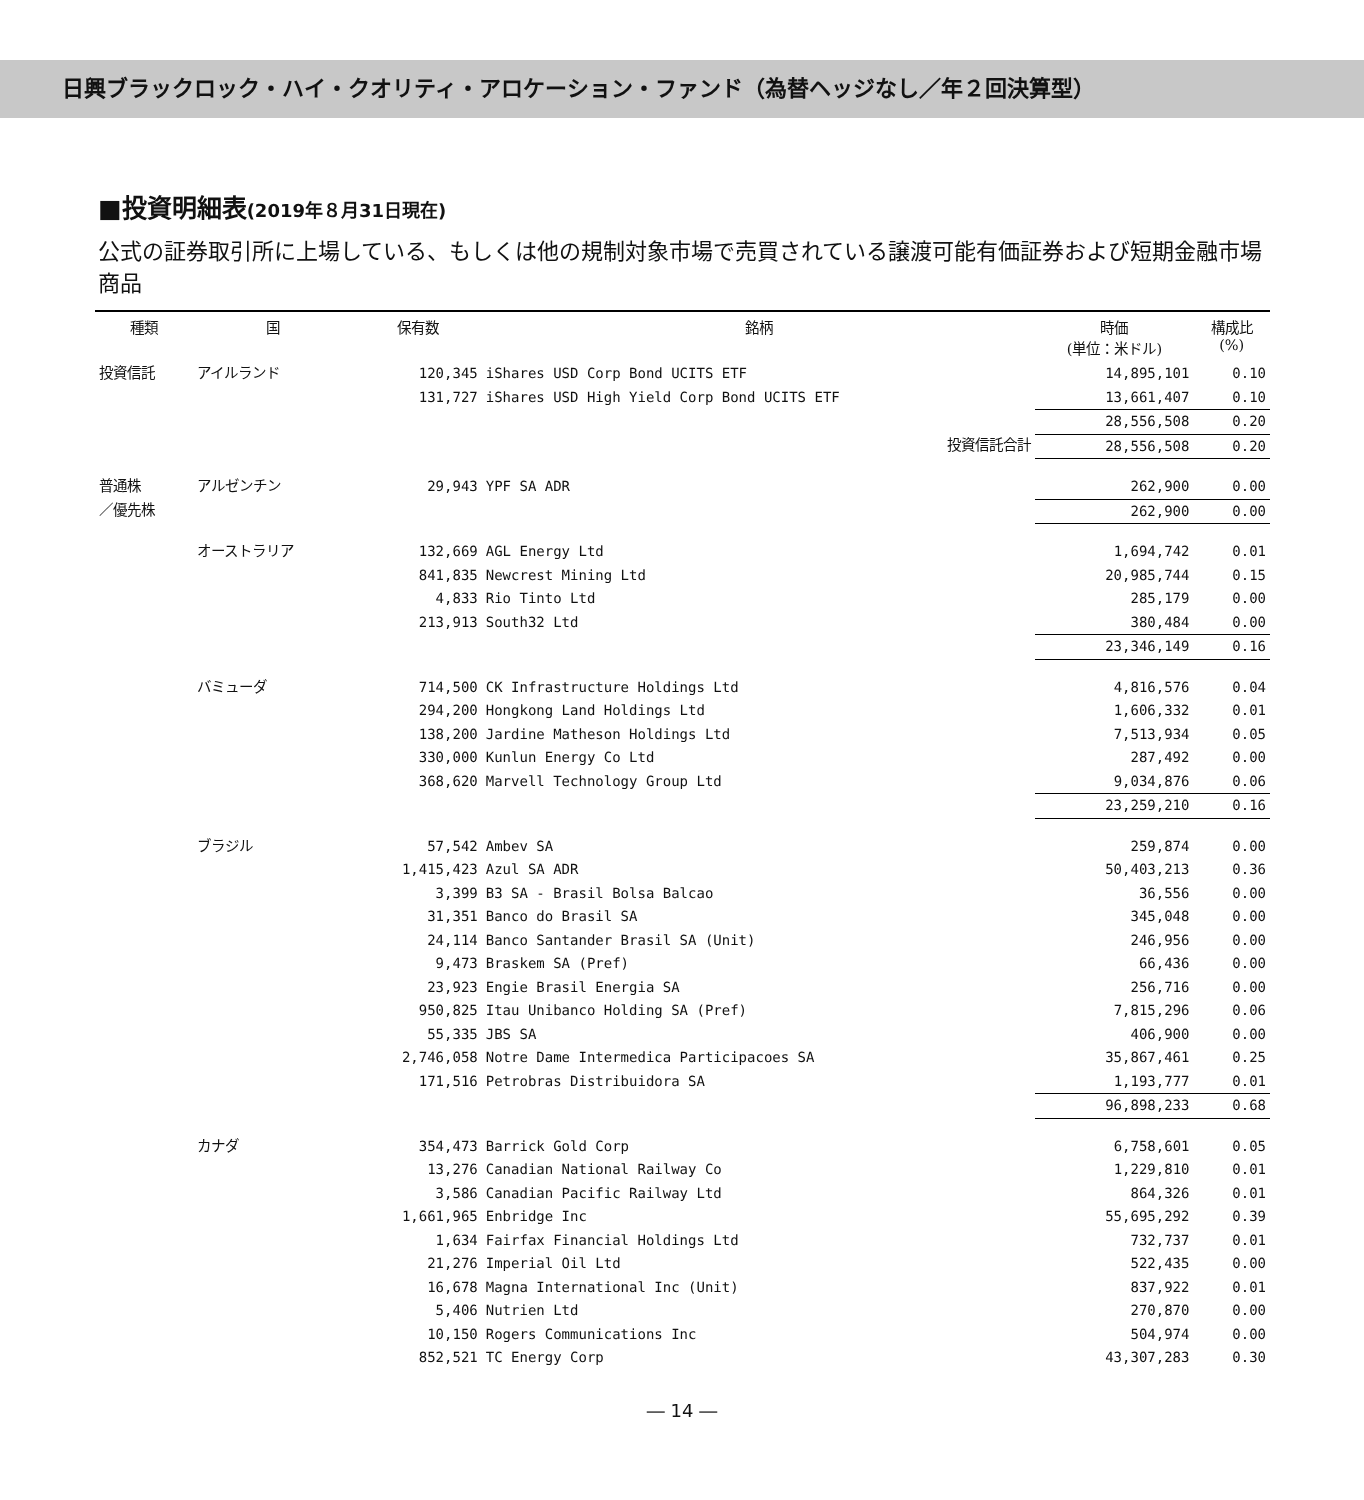日興ブラックロック・ハイ・クオリティ・アロケーション・ファンド（為替ヘッジなし／年２回決算型）
■投資明細表(2019年８月31日現在)
公式の証券取引所に上場している、もしくは他の規制対象市場で売買されている譲渡可能有価証券および短期金融市場商品
| 種類 | 国 | 保有数 | 銘柄 | 時価 (単位：米ドル) | 構成比 (%) |
| --- | --- | --- | --- | --- | --- |
| 投資信託 | アイルランド | 120,345 | iShares USD Corp Bond UCITS ETF | 14,895,101 | 0.10 |
| | | 131,727 | iShares USD High Yield Corp Bond UCITS ETF | 13,661,407 | 0.10 |
| | | | | 28,556,508 | 0.20 |
| | | | 投資信託合計 | 28,556,508 | 0.20 |
| 普通株 | アルゼンチン | 29,943 | YPF SA ADR | 262,900 | 0.00 |
| ／優先株 | | | | 262,900 | 0.00 |
| | オーストラリア | 132,669 | AGL Energy Ltd | 1,694,742 | 0.01 |
| | | 841,835 | Newcrest Mining Ltd | 20,985,744 | 0.15 |
| | | 4,833 | Rio Tinto Ltd | 285,179 | 0.00 |
| | | 213,913 | South32 Ltd | 380,484 | 0.00 |
| | | | | 23,346,149 | 0.16 |
| | バミューダ | 714,500 | CK Infrastructure Holdings Ltd | 4,816,576 | 0.04 |
| | | 294,200 | Hongkong Land Holdings Ltd | 1,606,332 | 0.01 |
| | | 138,200 | Jardine Matheson Holdings Ltd | 7,513,934 | 0.05 |
| | | 330,000 | Kunlun Energy Co Ltd | 287,492 | 0.00 |
| | | 368,620 | Marvell Technology Group Ltd | 9,034,876 | 0.06 |
| | | | | 23,259,210 | 0.16 |
| | ブラジル | 57,542 | Ambev SA | 259,874 | 0.00 |
| | | 1,415,423 | Azul SA ADR | 50,403,213 | 0.36 |
| | | 3,399 | B3 SA - Brasil Bolsa Balcao | 36,556 | 0.00 |
| | | 31,351 | Banco do Brasil SA | 345,048 | 0.00 |
| | | 24,114 | Banco Santander Brasil SA (Unit) | 246,956 | 0.00 |
| | | 9,473 | Braskem SA (Pref) | 66,436 | 0.00 |
| | | 23,923 | Engie Brasil Energia SA | 256,716 | 0.00 |
| | | 950,825 | Itau Unibanco Holding SA (Pref) | 7,815,296 | 0.06 |
| | | 55,335 | JBS SA | 406,900 | 0.00 |
| | | 2,746,058 | Notre Dame Intermedica Participacoes SA | 35,867,461 | 0.25 |
| | | 171,516 | Petrobras Distribuidora SA | 1,193,777 | 0.01 |
| | | | | 96,898,233 | 0.68 |
| | カナダ | 354,473 | Barrick Gold Corp | 6,758,601 | 0.05 |
| | | 13,276 | Canadian National Railway Co | 1,229,810 | 0.01 |
| | | 3,586 | Canadian Pacific Railway Ltd | 864,326 | 0.01 |
| | | 1,661,965 | Enbridge Inc | 55,695,292 | 0.39 |
| | | 1,634 | Fairfax Financial Holdings Ltd | 732,737 | 0.01 |
| | | 21,276 | Imperial Oil Ltd | 522,435 | 0.00 |
| | | 16,678 | Magna International Inc (Unit) | 837,922 | 0.01 |
| | | 5,406 | Nutrien Ltd | 270,870 | 0.00 |
| | | 10,150 | Rogers Communications Inc | 504,974 | 0.00 |
| | | 852,521 | TC Energy Corp | 43,307,283 | 0.30 |
― 14 ―